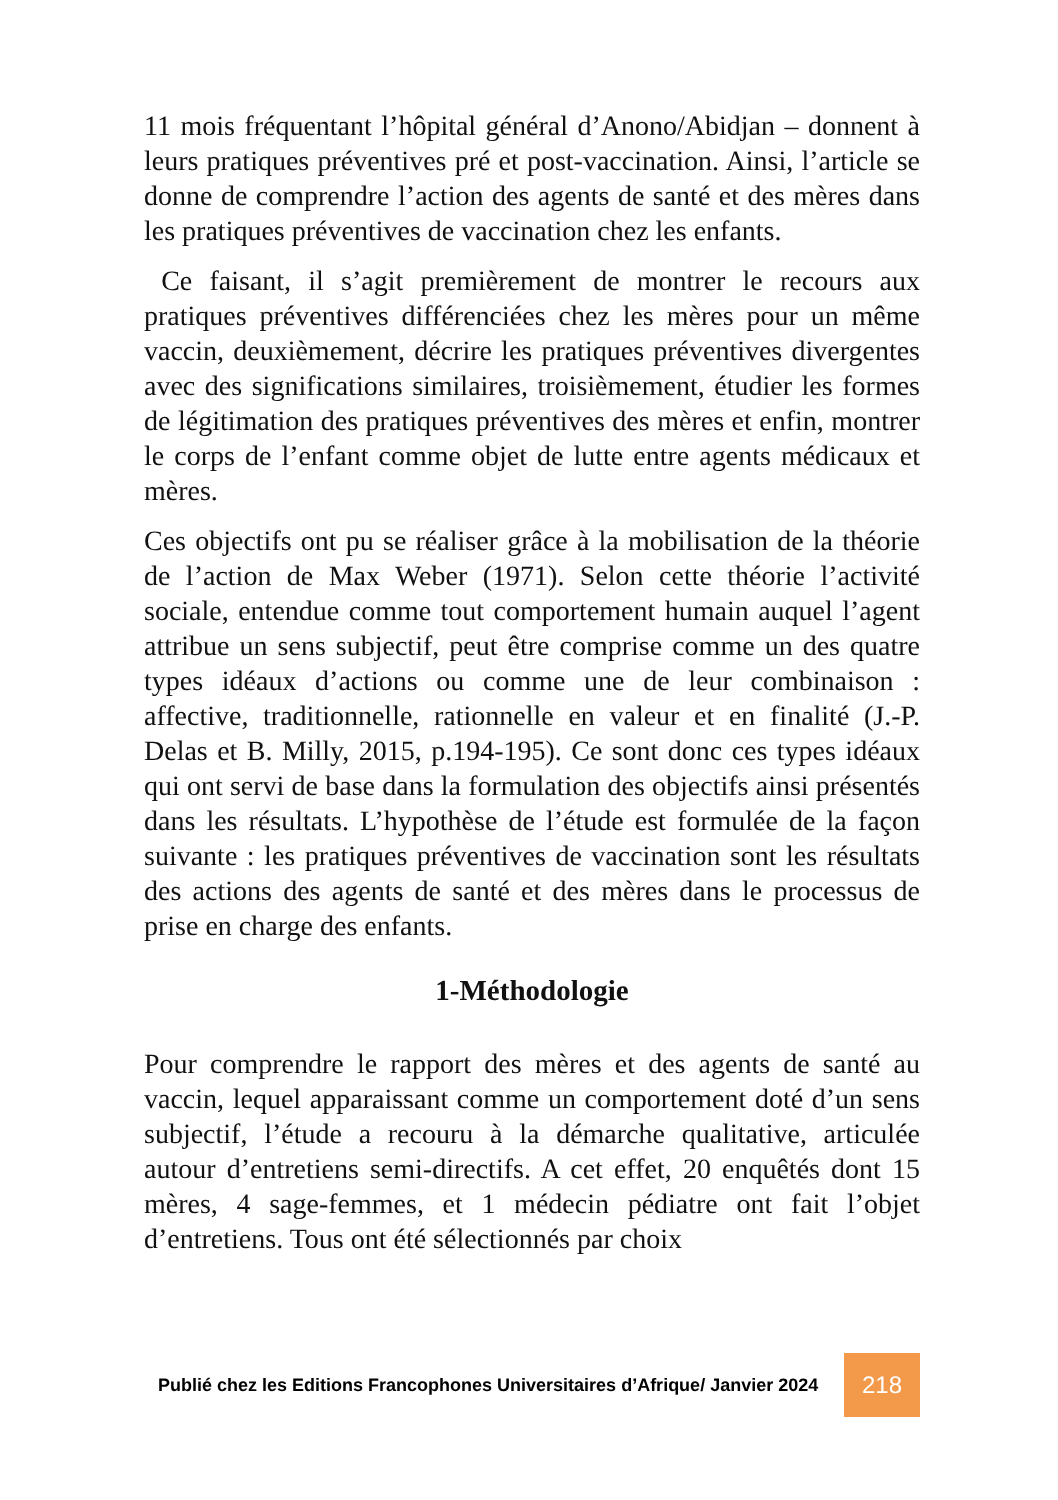11 mois fréquentant l’hôpital général d’Anono/Abidjan – donnent à leurs pratiques préventives pré et post-vaccination. Ainsi, l’article se donne de comprendre l’action des agents de santé et des mères dans les pratiques préventives de vaccination chez les enfants.
Ce faisant, il s’agit premièrement de montrer le recours aux pratiques préventives différenciées chez les mères pour un même vaccin, deuxièmement, décrire les pratiques préventives divergentes avec des significations similaires, troisièmement, étudier les formes de légitimation des pratiques préventives des mères et enfin, montrer le corps de l’enfant comme objet de lutte entre agents médicaux et mères.
Ces objectifs ont pu se réaliser grâce à la mobilisation de la théorie de l’action de Max Weber (1971). Selon cette théorie l’activité sociale, entendue comme tout comportement humain auquel l’agent attribue un sens subjectif, peut être comprise comme un des quatre types idéaux d’actions ou comme une de leur combinaison : affective, traditionnelle, rationnelle en valeur et en finalité (J.-P. Delas et B. Milly, 2015, p.194-195). Ce sont donc ces types idéaux qui ont servi de base dans la formulation des objectifs ainsi présentés dans les résultats. L’hypothèse de l’étude est formulée de la façon suivante : les pratiques préventives de vaccination sont les résultats des actions des agents de santé et des mères dans le processus de prise en charge des enfants.
1-Méthodologie
Pour comprendre le rapport des mères et des agents de santé au vaccin, lequel apparaissant comme un comportement doté d’un sens subjectif, l’étude a recouru à la démarche qualitative, articulée autour d’entretiens semi-directifs. A cet effet, 20 enquêtés dont 15 mères, 4 sage-femmes, et 1 médecin pédiatre ont fait l’objet d’entretiens. Tous ont été sélectionnés par choix
Publié chez les Editions Francophones Universitaires d’Afrique/ Janvier 2024
218